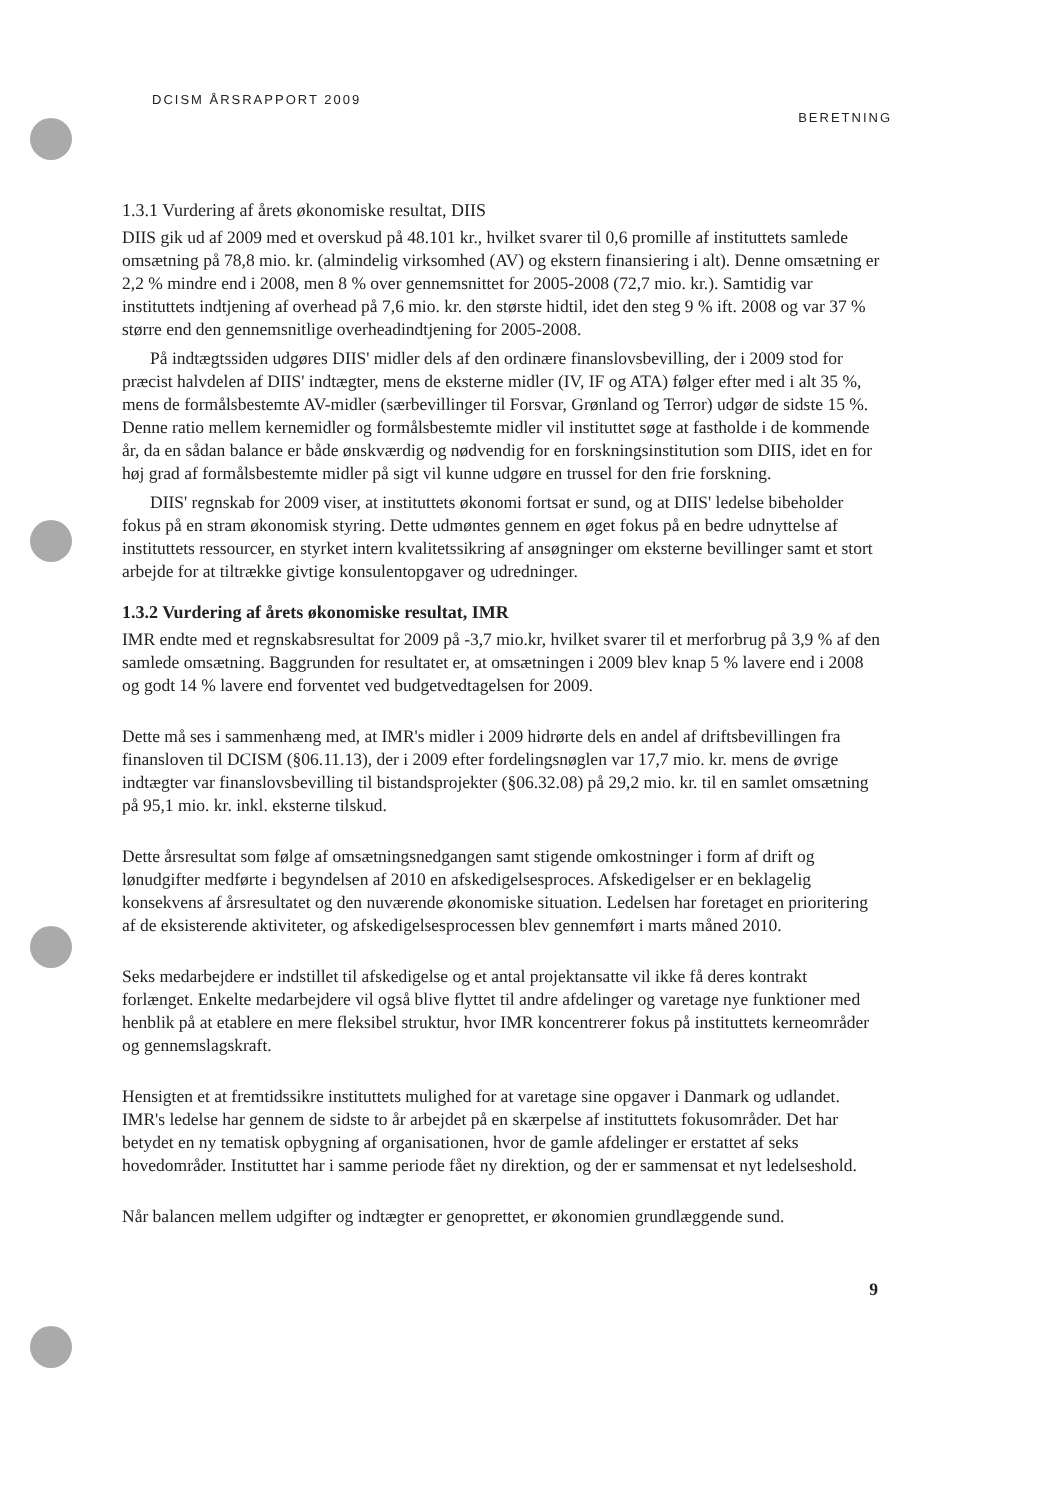DCISM ÅRSRAPPORT 2009 BERETNING
1.3.1 Vurdering af årets økonomiske resultat, DIIS
DIIS gik ud af 2009 med et overskud på 48.101 kr., hvilket svarer til 0,6 promille af instituttets samlede omsætning på 78,8 mio. kr. (almindelig virksomhed (AV) og ekstern finansiering i alt). Denne omsætning er 2,2 % mindre end i 2008, men 8 % over gennemsnittet for 2005-2008 (72,7 mio. kr.). Samtidig var instituttets indtjening af overhead på 7,6 mio. kr. den største hidtil, idet den steg 9 % ift. 2008 og var 37 % større end den gennemsnitlige overheadindtjening for 2005-2008.
På indtægtssiden udgøres DIIS' midler dels af den ordinære finanslovsbevilling, der i 2009 stod for præcist halvdelen af DIIS' indtægter, mens de eksterne midler (IV, IF og ATA) følger efter med i alt 35 %, mens de formålsbestemte AV-midler (særbevillinger til Forsvar, Grønland og Terror) udgør de sidste 15 %. Denne ratio mellem kernemidler og formålsbestemte midler vil instituttet søge at fastholde i de kommende år, da en sådan balance er både ønskværdig og nødvendig for en forskningsinstitution som DIIS, idet en for høj grad af formålsbestemte midler på sigt vil kunne udgøre en trussel for den frie forskning.
DIIS' regnskab for 2009 viser, at instituttets økonomi fortsat er sund, og at DIIS' ledelse bibeholder fokus på en stram økonomisk styring. Dette udmøntes gennem en øget fokus på en bedre udnyttelse af instituttets ressourcer, en styrket intern kvalitetssikring af ansøgninger om eksterne bevillinger samt et stort arbejde for at tiltrække givtige konsulentopgaver og udredninger.
1.3.2 Vurdering af årets økonomiske resultat, IMR
IMR endte med et regnskabsresultat for 2009 på -3,7 mio.kr, hvilket svarer til et merforbrug på 3,9 % af den samlede omsætning. Baggrunden for resultatet er, at omsætningen i 2009 blev knap 5 % lavere end i 2008 og godt 14 % lavere end forventet ved budgetvedtagelsen for 2009.
Dette må ses i sammenhæng med, at IMR's midler i 2009 hidrørte dels en andel af driftsbevillingen fra finansloven til DCISM (§06.11.13), der i 2009 efter fordelingsnøglen var 17,7 mio. kr. mens de øvrige indtægter var finanslovsbevilling til bistandsprojekter (§06.32.08) på 29,2 mio. kr. til en samlet omsætning på 95,1 mio. kr. inkl. eksterne tilskud.
Dette årsresultat som følge af omsætningsnedgangen samt stigende omkostninger i form af drift og lønudgifter medførte i begyndelsen af 2010 en afskedigelsesproces. Afskedigelser er en beklagelig konsekvens af årsresultatet og den nuværende økonomiske situation. Ledelsen har foretaget en prioritering af de eksisterende aktiviteter, og afskedigelsesprocessen blev gennemført i marts måned 2010.
Seks medarbejdere er indstillet til afskedigelse og et antal projektansatte vil ikke få deres kontrakt forlænget. Enkelte medarbejdere vil også blive flyttet til andre afdelinger og varetage nye funktioner med henblik på at etablere en mere fleksibel struktur, hvor IMR koncentrerer fokus på instituttets kerneområder og gennemslagskraft.
Hensigten et at fremtidssikre instituttets mulighed for at varetage sine opgaver i Danmark og udlandet. IMR's ledelse har gennem de sidste to år arbejdet på en skærpelse af instituttets fokusområder. Det har betydet en ny tematisk opbygning af organisationen, hvor de gamle afdelinger er erstattet af seks hovedområder. Instituttet har i samme periode fået ny direktion, og der er sammensat et nyt ledelseshold.
Når balancen mellem udgifter og indtægter er genoprettet, er økonomien grundlæggende sund.
9